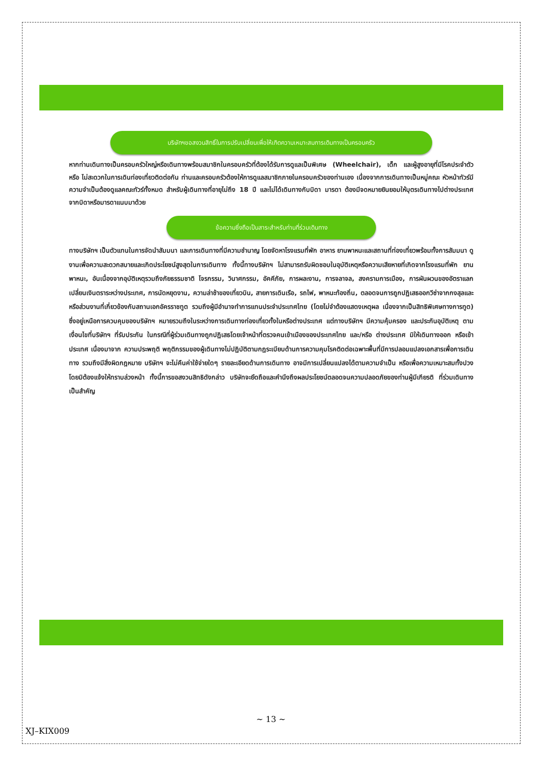บริษัทฯขอสงวนสิทธิ์ในการปรับเปลี่ยนเพื่อให้เกิดความเหมาะสมการเดินทางเป็นครอบครัว
หากท่านเดินทางเป็นครอบครัวใหญ่หรือเดินทางพร้อมสมาชิกในครอบครัวที่ต้องได้รับการดูแลเป็นพิเศษ (Wheelchair), เด็ก และผู้สูงอายุที่มีโรคประจำตัว หรือ ไม่สะดวกในการเดินท่องเที่ยวติดต่อกัน ท่านและครอบครัวต้องให้การดูแลสมาชิกภายในครอบครัวของท่านเอง เนื่องจากการเดินทางเป็นหมู่คณะ หัวหน้าทัวร์มีความจำเป็นต้องดูแลคณะทัวร์ทั้งหมด สำหรับผู้เดินทางที่อายุไม่ถึง 18 ปี และไม่ได้เดินทางกับบิดา มารดา ต้องมีจดหมายยินยอมให้บุตรเดินทางไปต่างประเทศจากบิดาหรือมารดาแนบมาด้วย
ข้อความซึ่งถือเป็นสาระสำหรับท่านที่ร่วมเดินทาง
ทางบริษัทฯ เป็นตัวแทนในการจัดนำสัมมนา และการเดินทางที่มีความชำนาญ โดยจัดหาโรงแรมที่พัก อาหาร ยานพาหนะและสถานที่ท่องเที่ยวพร้อมทั้งการสัมมนา ดูงานเพื่อความสะดวกสบายและเกิดประโยชน์สูงสุดในการเดินทาง ทั้งนี้ทางบริษัทฯ ไม่สามารถรับผิดชอบในอุบัติเหตุหรือความเสียหายที่เกิดจากโรงแรมที่พัก ยานพาหนะ, อันเนื่องจากอุบัติเหตุรวมถึงภัยธรรมชาติ โจรกรรม, วินาศกรรม, อัคคีภัย, การผละงาน, การจลาจล, สงครามการเมือง, การผันผวนของอัตราแลกเปลี่ยนเงินตราระหว่างประเทศ, การนัดหยุดงาน, ความล่าช้าของเที่ยวบิน, สายการเดินเรือ, รถไฟ, พาหนะท้องถิ่น, ตลอดจนการถูกปฏิเสธออกวีซ่าจากกงสุลและหรือส่วนงานที่เกี่ยวข้องกับสถานเอกอัครราชทูต รวมถึงผู้มีอำนาจทำการแทนประจำประเทศไทย (โดยไม่จำต้องแสดงเหตุผล เนื่องจากเป็นสิทธิพิเศษทางการทูต) ซึ่งอยู่เหนือการควบคุมของบริษัทฯ หมายรวมถึงในระหว่างการเดินทางท่องเที่ยวทั้งในหรือต่างประเทศ แต่ทางบริษัทฯ มีความคุ้มครอง และประกันอุบัติเหตุ ตามเงื่อนไขที่บริษัทฯ ที่รับประกัน ในกรณีที่ผู้ร่วมเดินทางถูกปฏิเสธโดยเจ้าหน้าที่ตรวจคนเข้าเมืองของประเทศไทย และ/หรือ ต่างประเทศ มิให้เดินทางออก หรือเข้าประเทศ เนื่องมาจาก ความประพฤติ พฤติกรรมของผู้เดินทางไม่ปฏิบัติตามกฎระเบียบด้านการความคุมโรคติดต่อเฉพาะพื้นที่มีการปลอมแปลงเอกสารเพื่อการเดินทาง รวมถึงมีสิ่งผิดกฎหมาย บริษัทฯ จะไม่คืนค่าใช้จ่ายใดๆ รายละเอียดด้านการเดินทาง อาจมีการเปลี่ยนแปลงได้ตามความจำเป็น หรือเพื่อความเหมาะสมทั้งปวง โดยมิต้องแจ้งให้ทราบล่วงหน้า ทั้งนี้การขอสงวนสิทธิดังกล่าว บริษัทจะยึดถือและคำนึงถึงผลประโยชน์ตลอดจนความปลอดภัยของท่านผู้มีเกียรติ ที่ร่วมเดินทางเป็นสำคัญ
~ 13 ~
XJ–KIX009